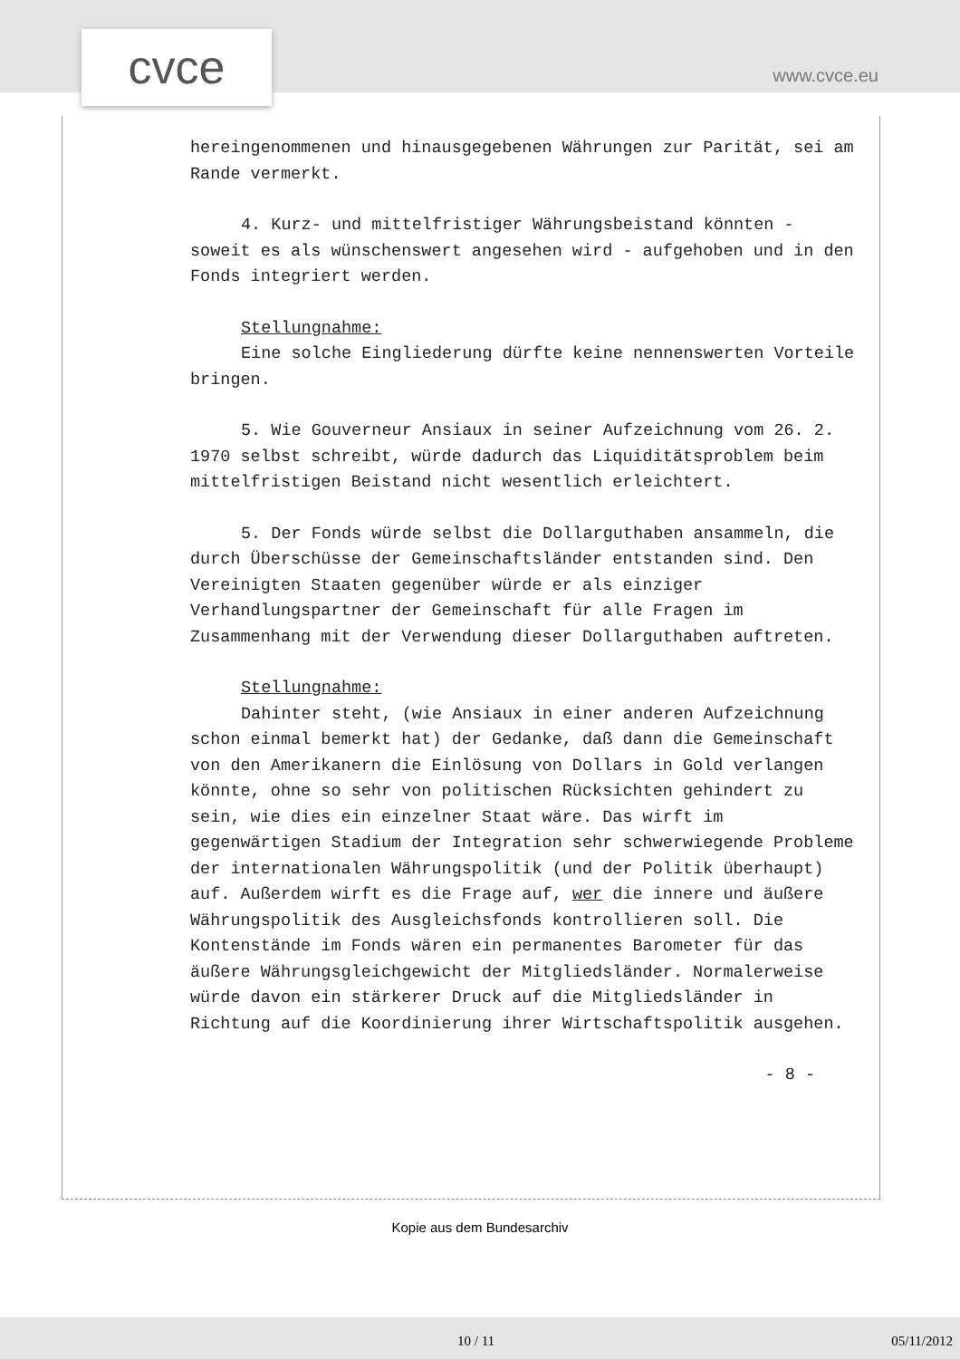cvce www.cvce.eu
hereingenommenen und hinausgegebenen Währungen zur Parität, sei am Rande vermerkt.
4. Kurz- und mittelfristiger Währungsbeistand könnten - soweit es als wünschenswert angesehen wird - aufgehoben und in den Fonds integriert werden.
Stellungnahme:
Eine solche Eingliederung dürfte keine nennenswerten Vorteile bringen.
5. Wie Gouverneur Ansiaux in seiner Aufzeichnung vom 26. 2. 1970 selbst schreibt, würde dadurch das Liquiditätsproblem beim mittelfristigen Beistand nicht wesentlich erleichtert.
5. Der Fonds würde selbst die Dollarguthaben ansammeln, die durch Überschüsse der Gemeinschaftsländer entstanden sind. Den Vereinigten Staaten gegenüber würde er als einziger Verhandlungspartner der Gemeinschaft für alle Fragen im Zusammenhang mit der Verwendung dieser Dollarguthaben auftreten.
Stellungnahme:
Dahinter steht, (wie Ansiaux in einer anderen Aufzeichnung schon einmal bemerkt hat) der Gedanke, daß dann die Gemeinschaft von den Amerikanern die Einlösung von Dollars in Gold verlangen könnte, ohne so sehr von politischen Rücksichten gehindert zu sein, wie dies ein einzelner Staat wäre. Das wirft im gegenwärtigen Stadium der Integration sehr schwerwiegende Probleme der internationalen Währungspolitik (und der Politik überhaupt) auf. Außerdem wirft es die Frage auf, wer die innere und äußere Währungspolitik des Ausgleichsfonds kontrollieren soll. Die Kontenstände im Fonds wären ein permanentes Barometer für das äußere Währungsgleichgewicht der Mitgliedsländer. Normalerweise würde davon ein stärkerer Druck auf die Mitgliedsländer in Richtung auf die Koordinierung ihrer Wirtschaftspolitik ausgehen.
- 8 -
Kopie aus dem Bundesarchiv
10 / 11 05/11/2012